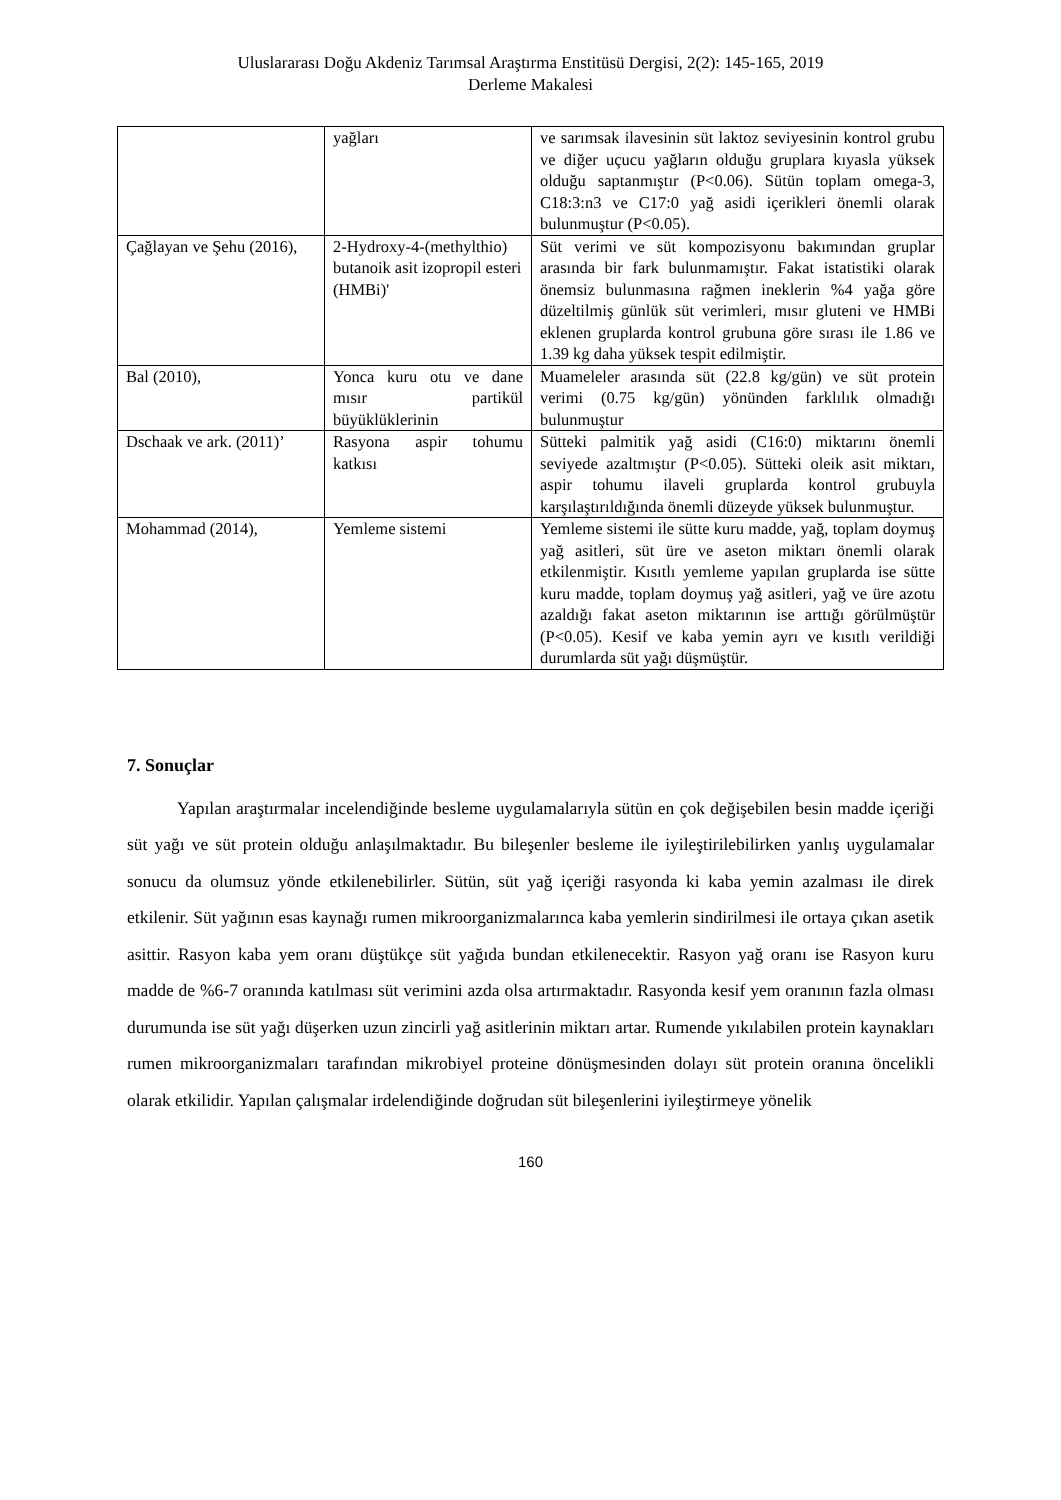Uluslararası Doğu Akdeniz Tarımsal Araştırma Enstitüsü Dergisi, 2(2): 145-165, 2019
Derleme Makalesi
| | yağları | ve sarımsak ilavesinin süt laktoz seviyesinin kontrol grubu ve diğer uçucu yağların olduğu gruplara kıyasla yüksek olduğu saptanmıştır (P<0.06). Sütün toplam omega-3, C18:3:n3 ve C17:0 yağ asidi içerikleri önemli olarak bulunmuştur (P<0.05). |
| Çağlayan ve Şehu (2016), | 2-Hydroxy-4-(methylthio) butanoik asit izopropil esteri (HMBi)' | Süt verimi ve süt kompozisyonu bakımından gruplar arasında bir fark bulunmamıştır. Fakat istatistiki olarak önemsiz bulunmasına rağmen ineklerin %4 yağa göre düzeltilmiş günlük süt verimleri, mısır gluteni ve HMBi eklenen gruplarda kontrol grubuna göre sırası ile 1.86 ve 1.39 kg daha yüksek tespit edilmiştir. |
| Bal (2010), | Yonca kuru otu ve dane mısır partikül büyüklüklerinin | Muameleler arasında süt (22.8 kg/gün) ve süt protein verimi (0.75 kg/gün) yönünden farklılık olmadığı bulunmuştur |
| Dschaak ve ark. (2011)’ | Rasyona aspir tohumu katkısı | Sütteki palmitik yağ asidi (C16:0) miktarını önemli seviyede azaltmıştır (P<0.05). Sütteki oleik asit miktarı, aspir tohumu ilaveli gruplarda kontrol grubuyla karşılaştırıldığında önemli düzeyde yüksek bulunmuştur. |
| Mohammad (2014), | Yemleme sistemi | Yemleme sistemi ile sütte kuru madde, yağ, toplam doymuş yağ asitleri, süt üre ve aseton miktarı önemli olarak etkilenmiştir. Kısıtlı yemleme yapılan gruplarda ise sütte kuru madde, toplam doymuş yağ asitleri, yağ ve üre azotu azaldığı fakat aseton miktarının ise arttığı görülmüştür (P<0.05). Kesif ve kaba yemin ayrı ve kısıtlı verildiği durumlarda süt yağı düşmüştür. |
7. Sonuçlar
Yapılan araştırmalar incelendiğinde besleme uygulamalarıyla sütün en çok değişebilen besin madde içeriği süt yağı ve süt protein olduğu anlaşılmaktadır. Bu bileşenler besleme ile iyileştirilebilirken yanlış uygulamalar sonucu da olumsuz yönde etkilenebilirler. Sütün, süt yağ içeriği rasyonda ki kaba yemin azalması ile direk etkilenir. Süt yağının esas kaynağı rumen mikroorganizmalarınca kaba yemlerin sindirilmesi ile ortaya çıkan asetik asittir. Rasyon kaba yem oranı düştükçe süt yağıda bundan etkilenecektir. Rasyon yağ oranı ise Rasyon kuru madde de %6-7 oranında katılması süt verimini azda olsa artırmaktadır. Rasyonda kesif yem oranının fazla olması durumunda ise süt yağı düşerken uzun zincirli yağ asitlerinin miktarı artar. Rumende yıkılabilen protein kaynakları rumen mikroorganizmaları tarafından mikrobiyel proteine dönüşmesinden dolayı süt protein oranına öncelikli olarak etkilidir. Yapılan çalışmalar irdelendiğinde doğrudan süt bileşenlerini iyileştirmeye yönelik
160